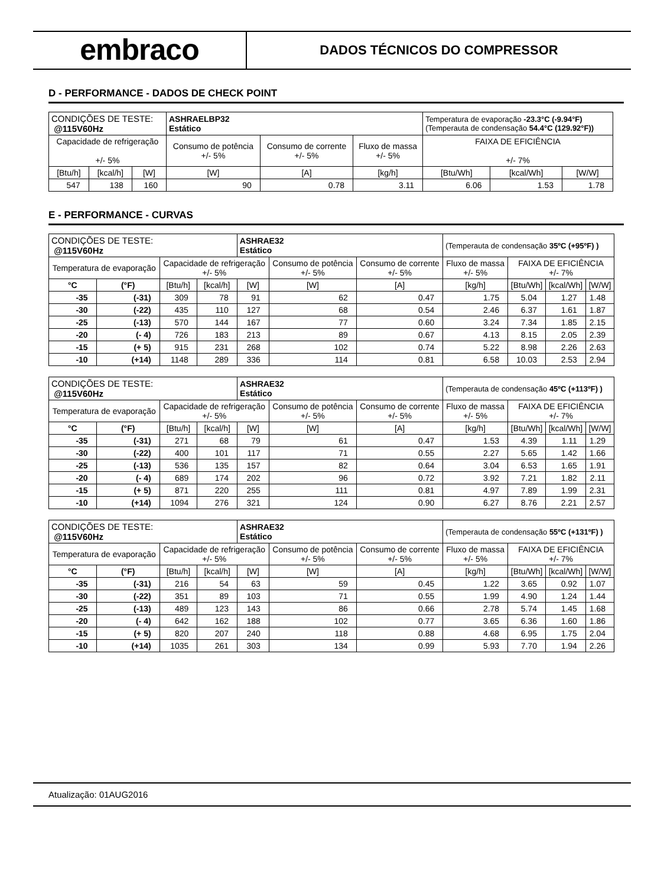embraco
DADOS TÉCNICOS DO COMPRESSOR
D - PERFORMANCE - DADOS DE CHECK POINT
| CONDIÇÕES DE TESTE: @115V60Hz | | | ASHRAELBP32 Estático | | | Temperatura de evaporação -23.3°C (-9.94°F) (Temperauta de condensação 54.4°C (129.92°F)) | | |
| Capacidade de refrigeração +/- 5% | | | Consumo de potência +/- 5% | Consumo de corrente +/- 5% | Fluxo de massa +/- 5% | FAIXA DE EFICIÊNCIA +/- 7% | | |
| [Btu/h] | [kcal/h] | [W] | [W] | [A] | [kg/h] | [Btu/Wh] | [kcal/Wh] | [W/W] |
| 547 | 138 | 160 | 90 | 0.78 | 3.11 | 6.06 | 1.53 | 1.78 |
E - PERFORMANCE - CURVAS
| CONDIÇÕES DE TESTE: @115V60Hz | | | | ASHRAE32 Estático | | | (Temperauta de condensação 35ºC (+95ºF) ) | | | |
| Temperatura de evaporação | | Capacidade de refrigeração +/- 5% | | | Consumo de potência +/- 5% | Consumo de corrente +/- 5% | Fluxo de massa +/- 5% | FAIXA DE EFICIÊNCIA +/- 7% | | |
| °C | (°F) | [Btu/h] | [kcal/h] | [W] | [W] | [A] | [kg/h] | [Btu/Wh] | [kcal/Wh] | [W/W] |
| -35 | (-31) | 309 | 78 | 91 | 62 | 0.47 | 1.75 | 5.04 | 1.27 | 1.48 |
| -30 | (-22) | 435 | 110 | 127 | 68 | 0.54 | 2.46 | 6.37 | 1.61 | 1.87 |
| -25 | (-13) | 570 | 144 | 167 | 77 | 0.60 | 3.24 | 7.34 | 1.85 | 2.15 |
| -20 | (- 4) | 726 | 183 | 213 | 89 | 0.67 | 4.13 | 8.15 | 2.05 | 2.39 |
| -15 | (+ 5) | 915 | 231 | 268 | 102 | 0.74 | 5.22 | 8.98 | 2.26 | 2.63 |
| -10 | (+14) | 1148 | 289 | 336 | 114 | 0.81 | 6.58 | 10.03 | 2.53 | 2.94 |
| CONDIÇÕES DE TESTE: @115V60Hz | | | | ASHRAE32 Estático | | | (Temperauta de condensação 45ºC (+113ºF) ) | | | |
| Temperatura de evaporação | | Capacidade de refrigeração +/- 5% | | | Consumo de potência +/- 5% | Consumo de corrente +/- 5% | Fluxo de massa +/- 5% | FAIXA DE EFICIÊNCIA +/- 7% | | |
| °C | (°F) | [Btu/h] | [kcal/h] | [W] | [W] | [A] | [kg/h] | [Btu/Wh] | [kcal/Wh] | [W/W] |
| -35 | (-31) | 271 | 68 | 79 | 61 | 0.47 | 1.53 | 4.39 | 1.11 | 1.29 |
| -30 | (-22) | 400 | 101 | 117 | 71 | 0.55 | 2.27 | 5.65 | 1.42 | 1.66 |
| -25 | (-13) | 536 | 135 | 157 | 82 | 0.64 | 3.04 | 6.53 | 1.65 | 1.91 |
| -20 | (- 4) | 689 | 174 | 202 | 96 | 0.72 | 3.92 | 7.21 | 1.82 | 2.11 |
| -15 | (+ 5) | 871 | 220 | 255 | 111 | 0.81 | 4.97 | 7.89 | 1.99 | 2.31 |
| -10 | (+14) | 1094 | 276 | 321 | 124 | 0.90 | 6.27 | 8.76 | 2.21 | 2.57 |
| CONDIÇÕES DE TESTE: @115V60Hz | | | | ASHRAE32 Estático | | | (Temperauta de condensação 55ºC (+131ºF) ) | | | |
| Temperatura de evaporação | | Capacidade de refrigeração +/- 5% | | | Consumo de potência +/- 5% | Consumo de corrente +/- 5% | Fluxo de massa +/- 5% | FAIXA DE EFICIÊNCIA +/- 7% | | |
| °C | (°F) | [Btu/h] | [kcal/h] | [W] | [W] | [A] | [kg/h] | [Btu/Wh] | [kcal/Wh] | [W/W] |
| -35 | (-31) | 216 | 54 | 63 | 59 | 0.45 | 1.22 | 3.65 | 0.92 | 1.07 |
| -30 | (-22) | 351 | 89 | 103 | 71 | 0.55 | 1.99 | 4.90 | 1.24 | 1.44 |
| -25 | (-13) | 489 | 123 | 143 | 86 | 0.66 | 2.78 | 5.74 | 1.45 | 1.68 |
| -20 | (- 4) | 642 | 162 | 188 | 102 | 0.77 | 3.65 | 6.36 | 1.60 | 1.86 |
| -15 | (+ 5) | 820 | 207 | 240 | 118 | 0.88 | 4.68 | 6.95 | 1.75 | 2.04 |
| -10 | (+14) | 1035 | 261 | 303 | 134 | 0.99 | 5.93 | 7.70 | 1.94 | 2.26 |
Atualização: 01AUG2016